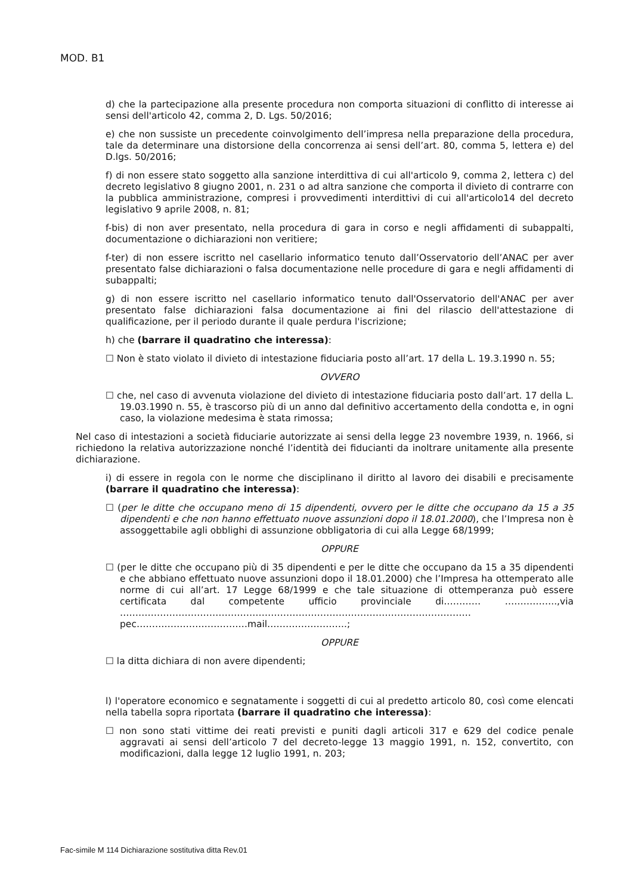MOD. B1
d) che la partecipazione alla presente procedura non comporta situazioni di conflitto di interesse ai sensi dell'articolo 42, comma 2, D. Lgs. 50/2016;
e) che non sussiste un precedente coinvolgimento dell’impresa nella preparazione della procedura, tale da determinare una distorsione della concorrenza ai sensi dell’art. 80, comma 5, lettera e) del D.lgs. 50/2016;
f) di non essere stato soggetto alla sanzione interdittiva di cui all'articolo 9, comma 2, lettera c) del decreto legislativo 8 giugno 2001, n. 231 o ad altra sanzione che comporta il divieto di contrarre con la pubblica amministrazione, compresi i provvedimenti interdittivi di cui all'articolo14 del decreto legislativo 9 aprile 2008, n. 81;
f-bis) di non aver presentato, nella procedura di gara in corso e negli affidamenti di subappalti, documentazione o dichiarazioni non veritiere;
f-ter) di non essere iscritto nel casellario informatico tenuto dall’Osservatorio dell’ANAC per aver presentato false dichiarazioni o falsa documentazione nelle procedure di gara e negli affidamenti di subappalti;
g) di non essere iscritto nel casellario informatico tenuto dall'Osservatorio dell'ANAC per aver presentato false dichiarazioni falsa documentazione ai fini del rilascio dell'attestazione di qualificazione, per il periodo durante il quale perdura l'iscrizione;
h) che (barrare il quadratino che interessa):
☐ Non è stato violato il divieto di intestazione fiduciaria posto all’art. 17 della L. 19.3.1990 n. 55;
OVVERO
☐ che, nel caso di avvenuta violazione del divieto di intestazione fiduciaria posto dall’art. 17 della L. 19.03.1990 n. 55, è trascorso più di un anno dal definitivo accertamento della condotta e, in ogni caso, la violazione medesima è stata rimossa;
Nel caso di intestazioni a società fiduciarie autorizzate ai sensi della legge 23 novembre 1939, n. 1966, si richiedono la relativa autorizzazione nonché l’identità dei fiducianti da inoltrare unitamente alla presente dichiarazione.
i) di essere in regola con le norme che disciplinano il diritto al lavoro dei disabili e precisamente (barrare il quadratino che interessa):
☐ (per le ditte che occupano meno di 15 dipendenti, ovvero per le ditte che occupano da 15 a 35 dipendenti e che non hanno effettuato nuove assunzioni dopo il 18.01.2000), che l’Impresa non è assoggettabile agli obblighi di assunzione obbligatoria di cui alla Legge 68/1999;
OPPURE
☐ (per le ditte che occupano più di 35 dipendenti e per le ditte che occupano da 15 a 35 dipendenti e che abbiano effettuato nuove assunzioni dopo il 18.01.2000) che l’Impresa ha ottemperato alle norme di cui all’art. 17 Legge 68/1999 e che tale situazione di ottemperanza può essere certificata dal competente ufficio provinciale di………… ……………..,via …………………………………………………………………………………………………… pec………………………………mail……………………..;
OPPURE
☐ la ditta dichiara di non avere dipendenti;
l) l'operatore economico e segnatamente i soggetti di cui al predetto articolo 80, così come elencati nella tabella sopra riportata (barrare il quadratino che interessa):
☐ non sono stati vittime dei reati previsti e puniti dagli articoli 317 e 629 del codice penale aggravati ai sensi dell’articolo 7 del decreto-legge 13 maggio 1991, n. 152, convertito, con modificazioni, dalla legge 12 luglio 1991, n. 203;
Fac-simile M 114 Dichiarazione sostitutiva ditta Rev.01